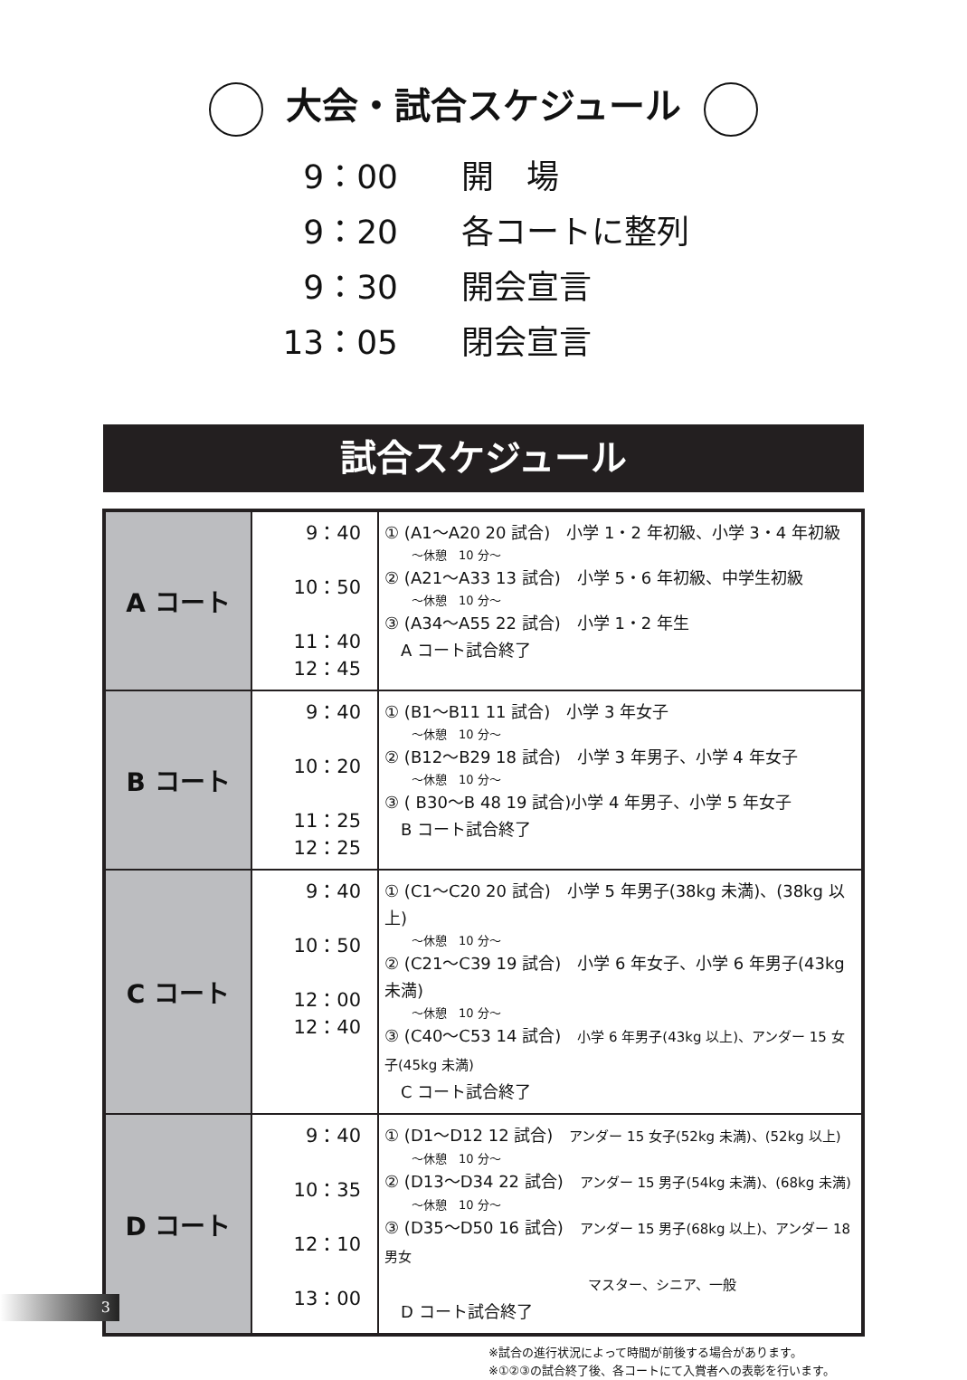大会・試合スケジュール
9：00 開　場
9：20 各コートに整列
9：30 開会宣言
13：05 閉会宣言
試合スケジュール
| A コート | 9：40 10：50 11：40 12：45 | ① (A1～A20 20 試合) 小学 1・2 年初級、小学 3・4 年初級 ～休憩 10 分～ ② (A21～A33 13 試合) 小学 5・6 年初級、中学生初級 ～休憩 10 分～ ③ (A34～A55 22 試合) 小学 1・2 年生 A コート試合終了 |
| B コート | 9：40 10：20 11：25 12：25 | ① (B1～B11 11 試合) 小学 3 年女子 ～休憩 10 分～ ② (B12～B29 18 試合) 小学 3 年男子、小学 4 年女子 ～休憩 10 分～ ③ ( B30～B 48 19 試合)小学 4 年男子、小学 5 年女子 B コート試合終了 |
| C コート | 9：40 10：50 12：00 12：40 | ① (C1～C20 20 試合) 小学 5 年男子(38kg 未満)、(38kg 以上) ～休憩 10 分～ ② (C21～C39 19 試合) 小学 6 年女子、小学 6 年男子(43kg 未満) ～休憩 10 分～ ③ (C40～C53 14 試合) 小学 6 年男子(43kg 以上)、アンダー 15 女子(45kg 未満) C コート試合終了 |
| D コート | 9：40 10：35 12：10 13：00 | ① (D1～D12 12 試合) アンダー 15 女子(52kg 未満)、(52kg 以上) ～休憩 10 分～ ② (D13～D34 22 試合) アンダー 15 男子(54kg 未満)、(68kg 未満) ～休憩 10 分～ ③ (D35～D50 16 試合) アンダー 15 男子(68kg 以上)、アンダー 18 男女 マスター、シニア、一般 D コート試合終了 |
※試合の進行状況によって時間が前後する場合があります。
※①②③の試合終了後、各コートにて入賞者への表彰を行います。
3